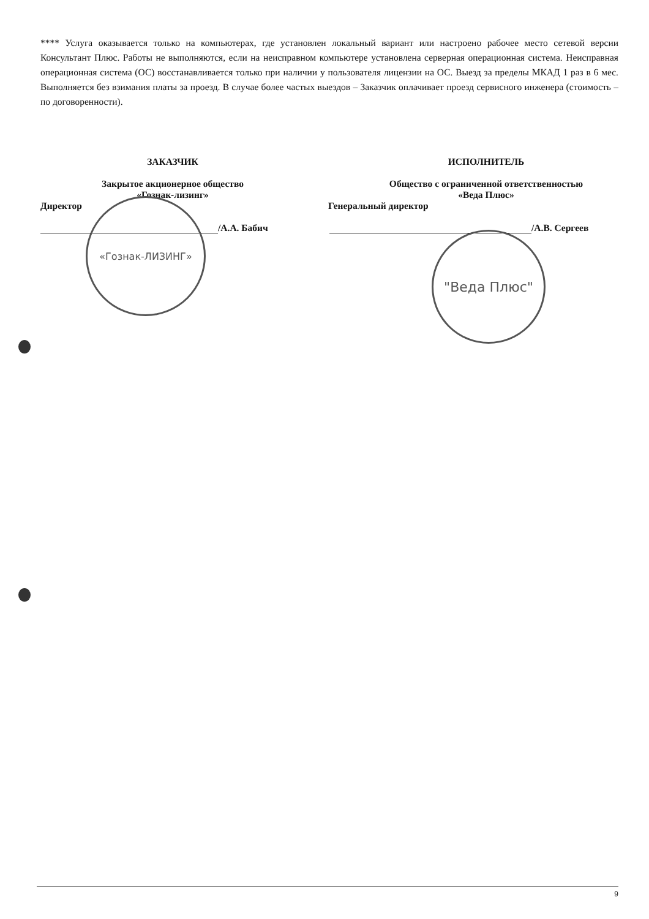**** Услуга оказывается только на компьютерах, где установлен локальный вариант или настроено рабочее место сетевой версии Консультант Плюс. Работы не выполняются, если на неисправном компьютере установлена серверная операционная система. Неисправная операционная система (ОС) восстанавливается только при наличии у пользователя лицензии на ОС. Выезд за пределы МКАД 1 раз в 6 мес. Выполняется без взимания платы за проезд. В случае более частых выездов – Заказчик оплачивает проезд сервисного инженера (стоимость – по договоренности).
ЗАКАЗЧИК
Закрытое акционерное общество
«Гознак-лизинг»
Директор
/А.А. Бабич
ИСПОЛНИТЕЛЬ
Общество с ограниченной ответственностью
«Веда Плюс»
Генеральный директор
/А.В. Сергеев
«Гознак-ЛИЗИНГ»
"Веда Плюс"
9